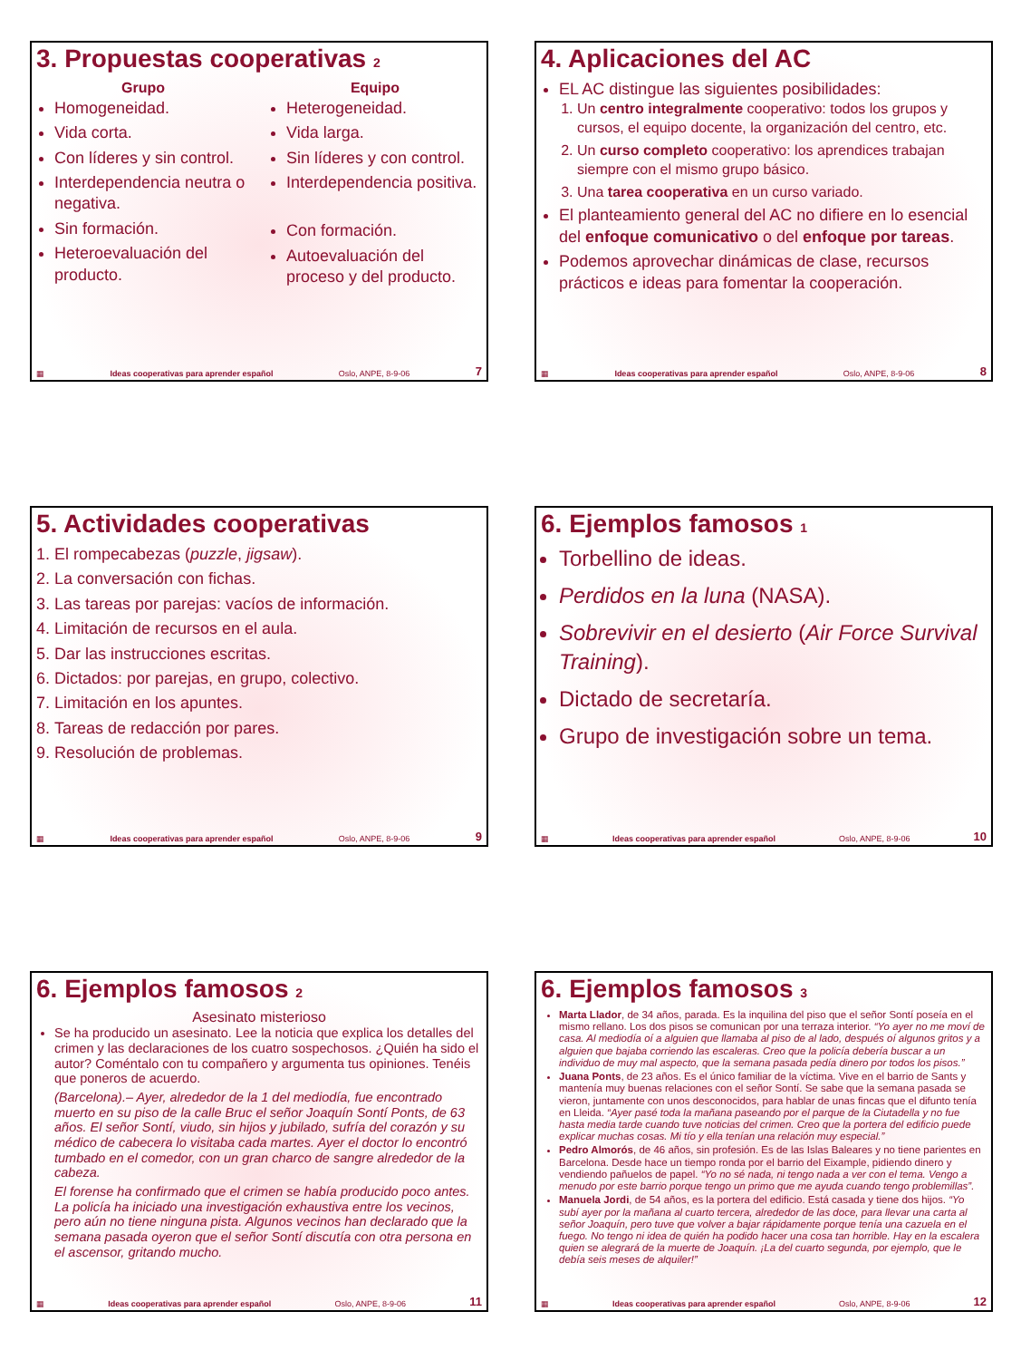3. Propuestas cooperativas 2
Grupo
Homogeneidad.
Vida corta.
Con líderes y sin control.
Interdependencia neutra o negativa.
Sin formación.
Heteroevaluación del producto.
Equipo
Heterogeneidad.
Vida larga.
Sin líderes y con control.
Interdependencia positiva.
Con formación.
Autoevaluación del proceso y del producto.
▦ Ideas cooperativas para aprender español Oslo, ANPE, 8-9-06 7
4. Aplicaciones del AC
EL AC distingue las siguientes posibilidades:
1. Un centro integralmente cooperativo: todos los grupos y cursos, el equipo docente, la organización del centro, etc.
2. Un curso completo cooperativo: los aprendices trabajan siempre con el mismo grupo básico.
3. Una tarea cooperativa en un curso variado.
El planteamiento general del AC no difiere en lo esencial del enfoque comunicativo o del enfoque por tareas.
Podemos aprovechar dinámicas de clase, recursos prácticos e ideas para fomentar la cooperación.
▦ Ideas cooperativas para aprender español Oslo, ANPE, 8-9-06 8
5. Actividades cooperativas
1. El rompecabezas (puzzle, jigsaw).
2. La conversación con fichas.
3. Las tareas por parejas: vacíos de información.
4. Limitación de recursos en el aula.
5. Dar las instrucciones escritas.
6. Dictados: por parejas, en grupo, colectivo.
7. Limitación en los apuntes.
8. Tareas de redacción por pares.
9. Resolución de problemas.
▦ Ideas cooperativas para aprender español Oslo, ANPE, 8-9-06 9
6. Ejemplos famosos 1
Torbellino de ideas.
Perdidos en la luna (NASA).
Sobrevivir en el desierto (Air Force Survival Training).
Dictado de secretaría.
Grupo de investigación sobre un tema.
▦ Ideas cooperativas para aprender español Oslo, ANPE, 8-9-06 10
6. Ejemplos famosos 2
Asesinato misterioso
Se ha producido un asesinato. Lee la noticia que explica los detalles del crimen y las declaraciones de los cuatro sospechosos. ¿Quién ha sido el autor? Coméntalo con tu compañero y argumenta tus opiniones. Tenéis que poneros de acuerdo.
(Barcelona).– Ayer, alrededor de la 1 del mediodía, fue encontrado muerto en su piso de la calle Bruc el señor Joaquín Sontí Ponts, de 63 años. El señor Sontí, viudo, sin hijos y jubilado, sufría del corazón y su médico de cabecera lo visitaba cada martes. Ayer el doctor lo encontró tumbado en el comedor, con un gran charco de sangre alrededor de la cabeza.
El forense ha confirmado que el crimen se había producido poco antes. La policía ha iniciado una investigación exhaustiva entre los vecinos, pero aún no tiene ninguna pista. Algunos vecinos han declarado que la semana pasada oyeron que el señor Sontí discutía con otra persona en el ascensor, gritando mucho.
▦ Ideas cooperativas para aprender español Oslo, ANPE, 8-9-06 11
6. Ejemplos famosos 3
Marta Llador, de 34 años, parada. Es la inquilina del piso que el señor Sontí poseía en el mismo rellano. Los dos pisos se comunican por una terraza interior. “Yo ayer no me moví de casa. Al mediodía oí a alguien que llamaba al piso de al lado, después oí algunos gritos y a alguien que bajaba corriendo las escaleras. Creo que la policía debería buscar a un individuo de muy mal aspecto, que la semana pasada pedía dinero por todos los pisos.”
Juana Ponts, de 23 años. Es el único familiar de la víctima. Vive en el barrio de Sants y mantenía muy buenas relaciones con el señor Sontí. Se sabe que la semana pasada se vieron, juntamente con unos desconocidos, para hablar de unas fincas que el difunto tenía en Lleida. “Ayer pasé toda la mañana paseando por el parque de la Ciutadella y no fue hasta media tarde cuando tuve noticias del crimen. Creo que la portera del edificio puede explicar muchas cosas. Mi tío y ella tenían una relación muy especial.”
Pedro Almorós, de 46 años, sin profesión. Es de las Islas Baleares y no tiene parientes en Barcelona. Desde hace un tiempo ronda por el barrio del Eixample, pidiendo dinero y vendiendo pañuelos de papel. “Yo no sé nada, ni tengo nada a ver con el tema. Vengo a menudo por este barrio porque tengo un primo que me ayuda cuando tengo problemillas”.
Manuela Jordi, de 54 años, es la portera del edificio. Está casada y tiene dos hijos. “Yo subí ayer por la mañana al cuarto tercera, alrededor de las doce, para llevar una carta al señor Joaquín, pero tuve que volver a bajar rápidamente porque tenía una cazuela en el fuego. No tengo ni idea de quién ha podido hacer una cosa tan horrible. Hay en la escalera quien se alegrará de la muerte de Joaquín. ¡La del cuarto segunda, por ejemplo, que le debía seis meses de alquiler!”
▦ Ideas cooperativas para aprender español Oslo, ANPE, 8-9-06 12